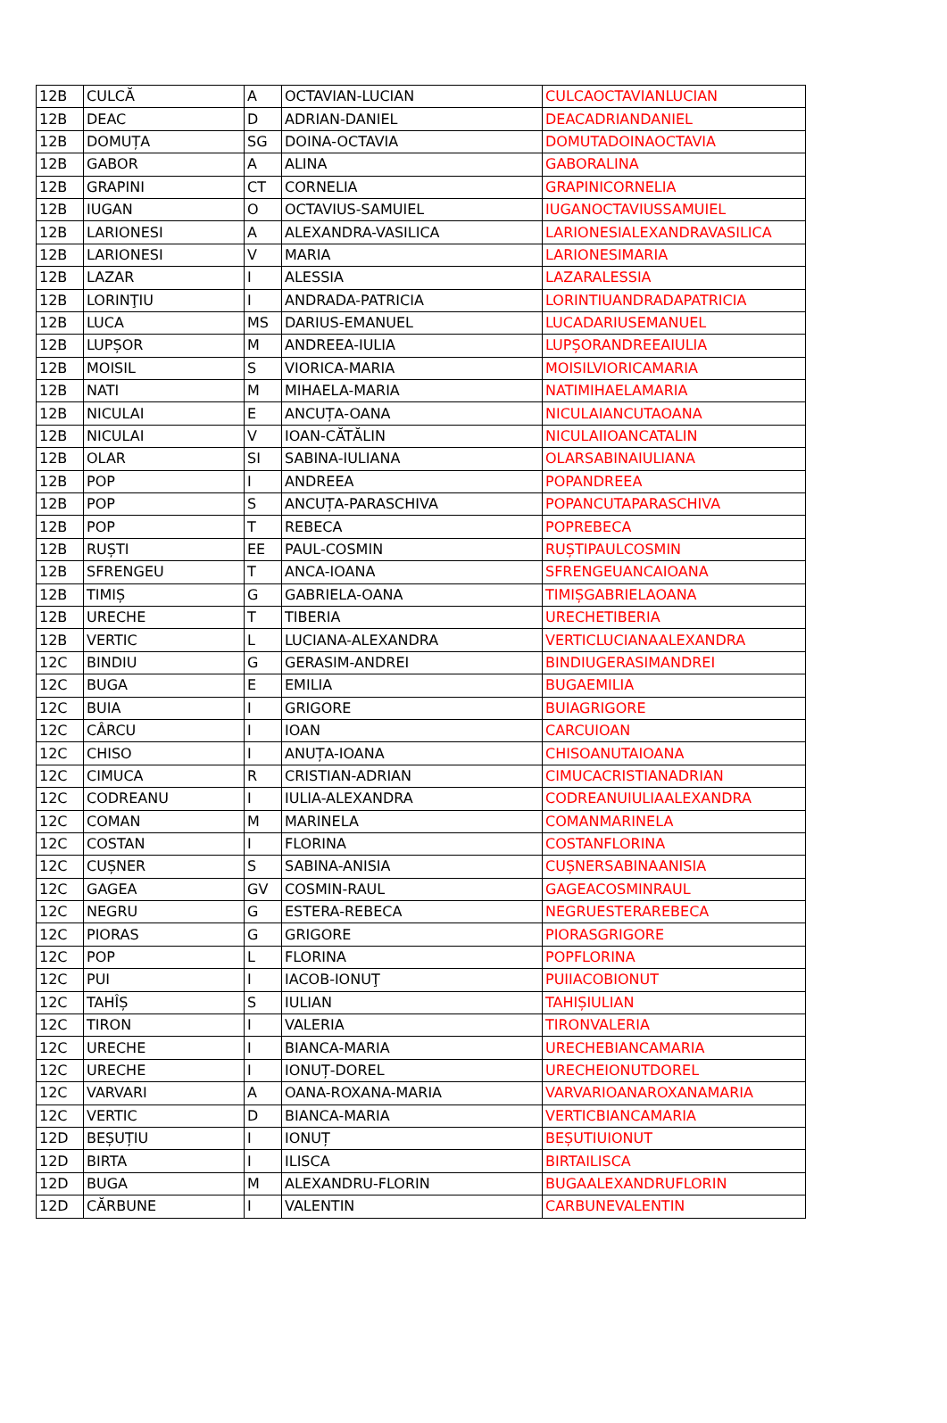| 12B | CULCĂ | A | OCTAVIAN-LUCIAN | CULCAOCTAVIANLUCIAN |
| 12B | DEAC | D | ADRIAN-DANIEL | DEACADRIANDANIEL |
| 12B | DOMUȚA | SG | DOINA-OCTAVIA | DOMUTADOINAOCTAVIA |
| 12B | GABOR | A | ALINA | GABORALINA |
| 12B | GRAPINI | CT | CORNELIA | GRAPINICORNELIA |
| 12B | IUGAN | O | OCTAVIUS-SAMUIEL | IUGANOCTAVIUSSAMUIEL |
| 12B | LARIONESI | A | ALEXANDRA-VASILICA | LARIONESIALEXANDRAVASILICA |
| 12B | LARIONESI | V | MARIA | LARIONESIMARIA |
| 12B | LAZAR | I | ALESSIA | LAZARALESSIA |
| 12B | LORINŢIU | I | ANDRADA-PATRICIA | LORINTIUANDRADAPATRICIA |
| 12B | LUCA | MS | DARIUS-EMANUEL | LUCADARIUSEMANUEL |
| 12B | LUPȘOR | M | ANDREEA-IULIA | LUPȘORANDREEAIULIA |
| 12B | MOISIL | S | VIORICA-MARIA | MOISILVIORICAMARIA |
| 12B | NATI | M | MIHAELA-MARIA | NATIMIHAELAMARIA |
| 12B | NICULAI | E | ANCUȚA-OANA | NICULAIANCUTAOANA |
| 12B | NICULAI | V | IOAN-CĂTĂLIN | NICULAIIOANCATALIN |
| 12B | OLAR | SI | SABINA-IULIANA | OLARSABINAIULIANA |
| 12B | POP | I | ANDREEA | POPANDREEA |
| 12B | POP | S | ANCUȚA-PARASCHIVA | POPANCUTAPARASCHIVA |
| 12B | POP | T | REBECA | POPREBECA |
| 12B | RUȘTI | EE | PAUL-COSMIN | RUȘTIPAULCOSMIN |
| 12B | SFRENGEU | T | ANCA-IOANA | SFRENGEUANCAIOANA |
| 12B | TIMIȘ | G | GABRIELA-OANA | TIMIȘGABRIELAOANA |
| 12B | URECHE | T | TIBERIA | URECHETIBERIA |
| 12B | VERTIC | L | LUCIANA-ALEXANDRA | VERTICLUCIANAALEXANDRA |
| 12C | BINDIU | G | GERASIM-ANDREI | BINDIUGERASIMANDREI |
| 12C | BUGA | E | EMILIA | BUGAEMILIA |
| 12C | BUIA | I | GRIGORE | BUIAGRIGORE |
| 12C | CÂRCU | I | IOAN | CARCUIOAN |
| 12C | CHISO | I | ANUȚA-IOANA | CHISOANUTAIOANA |
| 12C | CIMUCA | R | CRISTIAN-ADRIAN | CIMUCACRISTIANADRIAN |
| 12C | CODREANU | I | IULIA-ALEXANDRA | CODREANUIULIAALEXANDRA |
| 12C | COMAN | M | MARINELA | COMANMARINELA |
| 12C | COSTAN | I | FLORINA | COSTANFLORINA |
| 12C | CUȘNER | S | SABINA-ANISIA | CUȘNERSABINAANISIA |
| 12C | GAGEA | GV | COSMIN-RAUL | GAGEACOSMINRAUL |
| 12C | NEGRU | G | ESTERA-REBECA | NEGRUESTERAREBECA |
| 12C | PIORAS | G | GRIGORE | PIORASGRIGORE |
| 12C | POP | L | FLORINA | POPFLORINA |
| 12C | PUI | I | IACOB-IONUŢ | PUIIACOBIONUT |
| 12C | TAHÎȘ | S | IULIAN | TAHIȘIULIAN |
| 12C | TIRON | I | VALERIA | TIRONVALERIA |
| 12C | URECHE | I | BIANCA-MARIA | URECHEBIANCAMARIA |
| 12C | URECHE | I | IONUȚ-DOREL | URECHEIONUTDOREL |
| 12C | VARVARI | A | OANA-ROXANA-MARIA | VARVARIOANAROXANAMARIA |
| 12C | VERTIC | D | BIANCA-MARIA | VERTICBIANCAMARIA |
| 12D | BEȘUȚIU | I | IONUȚ | BEȘUTIUIONUT |
| 12D | BIRTA | I | ILISCA | BIRTAILISCA |
| 12D | BUGA | M | ALEXANDRU-FLORIN | BUGAALEXANDRUFLORIN |
| 12D | CĂRBUNE | I | VALENTIN | CARBUNEVALENTIN |